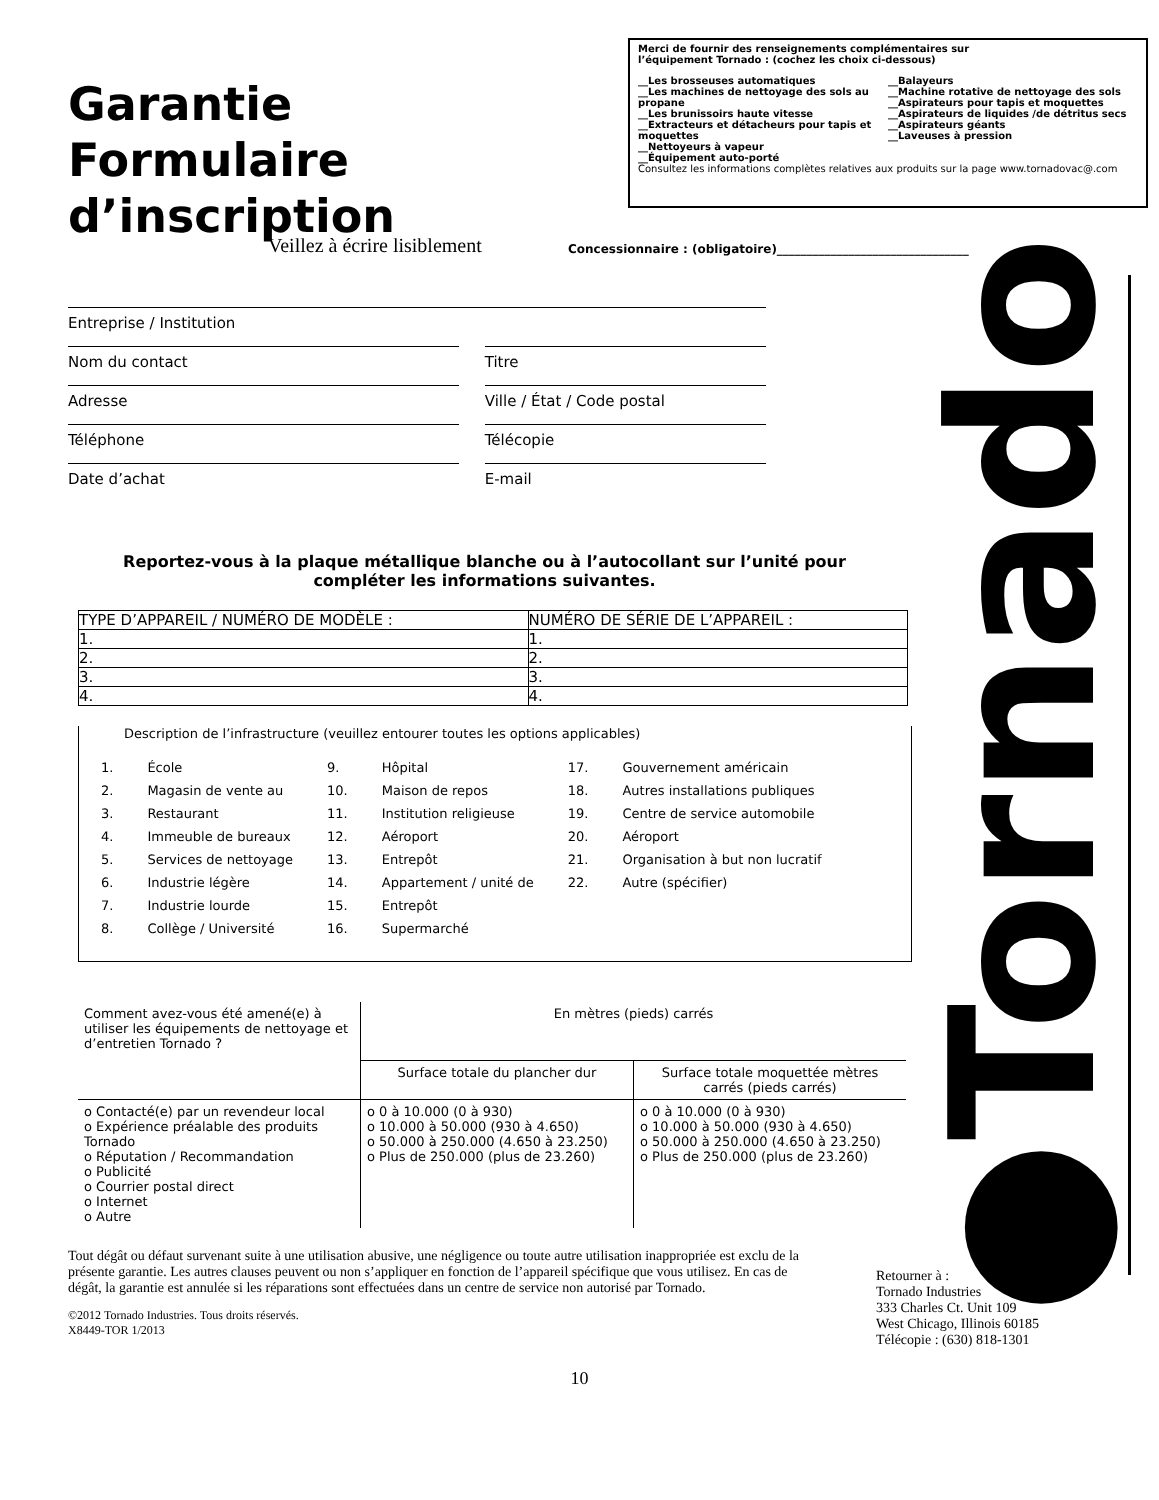Garantie
Formulaire
d’inscription
Merci de fournir des renseignements complémentaires sur
l’équipement Tornado : (cochez les choix ci-dessous)
__Les brosseuses automatiques
__Les machines de nettoyage des sols au propane
__Les brunissoirs haute vitesse
__Extracteurs et détacheurs pour tapis et moquettes
__Nettoyeurs à vapeur
__Équipement auto-porté
__Balayeurs
__Machine rotative de nettoyage des sols
__Aspirateurs pour tapis et moquettes
__Aspirateurs de liquides /de détritus secs
__Aspirateurs géants
__Laveuses à pression
Consultez les informations complètes relatives aux produits sur la page www.tornadovac@.com
Veillez à écrire lisiblement
Concessionnaire : (obligatoire)________________________________
●Tornado
Entreprise / Institution
Nom du contact Titre
Adresse Ville / État / Code postal
Téléphone Télécopie
Date d’achat E-mail
Reportez-vous à la plaque métallique blanche ou à l’autocollant sur l’unité pour compléter les informations suivantes.
| TYPE D’APPAREIL / NUMÉRO DE MODÈLE : | NUMÉRO DE SÉRIE DE L’APPAREIL : |
| --- | --- |
| 1. | 1. |
| 2. | 2. |
| 3. | 3. |
| 4. | 4. |
Description de l’infrastructure (veuillez entourer toutes les options applicables)
| 1. | École | 9. | Hôpital | 17. | Gouvernement américain |
| 2. | Magasin de vente au | 10. | Maison de repos | 18. | Autres installations publiques |
| 3. | Restaurant | 11. | Institution religieuse | 19. | Centre de service automobile |
| 4. | Immeuble de bureaux | 12. | Aéroport | 20. | Aéroport |
| 5. | Services de nettoyage | 13. | Entrepôt | 21. | Organisation à but non lucratif |
| 6. | Industrie légère | 14. | Appartement / unité de | 22. | Autre (spécifier) |
| 7. | Industrie lourde | 15. | Entrepôt | | |
| 8. | Collège / Université | 16. | Supermarché | | |
| Comment avez-vous été amené(e) à utiliser les équipements de nettoyage et d’entretien Tornado ? | En mètres (pieds) carrés | |
| | Surface totale du plancher dur | Surface totale moquettée mètres carrés (pieds carrés) |
| o Contacté(e) par un revendeur local o Expérience préalable des produits Tornado o Réputation / Recommandation o Publicité o Courrier postal direct o Internet o Autre | o 0 à 10.000 (0 à 930) o 10.000 à 50.000 (930 à 4.650) o 50.000 à 250.000 (4.650 à 23.250) o Plus de 250.000 (plus de 23.260) | o 0 à 10.000 (0 à 930) o 10.000 à 50.000 (930 à 4.650) o 50.000 à 250.000 (4.650 à 23.250) o Plus de 250.000 (plus de 23.260) |
Tout dégât ou défaut survenant suite à une utilisation abusive, une négligence ou toute autre utilisation inappropriée est exclu de la présente garantie. Les autres clauses peuvent ou non s’appliquer en fonction de l’appareil spécifique que vous utilisez. En cas de dégât, la garantie est annulée si les réparations sont effectuées dans un centre de service non autorisé par Tornado.
©2012 Tornado Industries. Tous droits réservés.
X8449-TOR 1/2013
Retourner à :
Tornado Industries
333 Charles Ct. Unit 109
West Chicago, Illinois 60185
Télécopie : (630) 818-1301
10